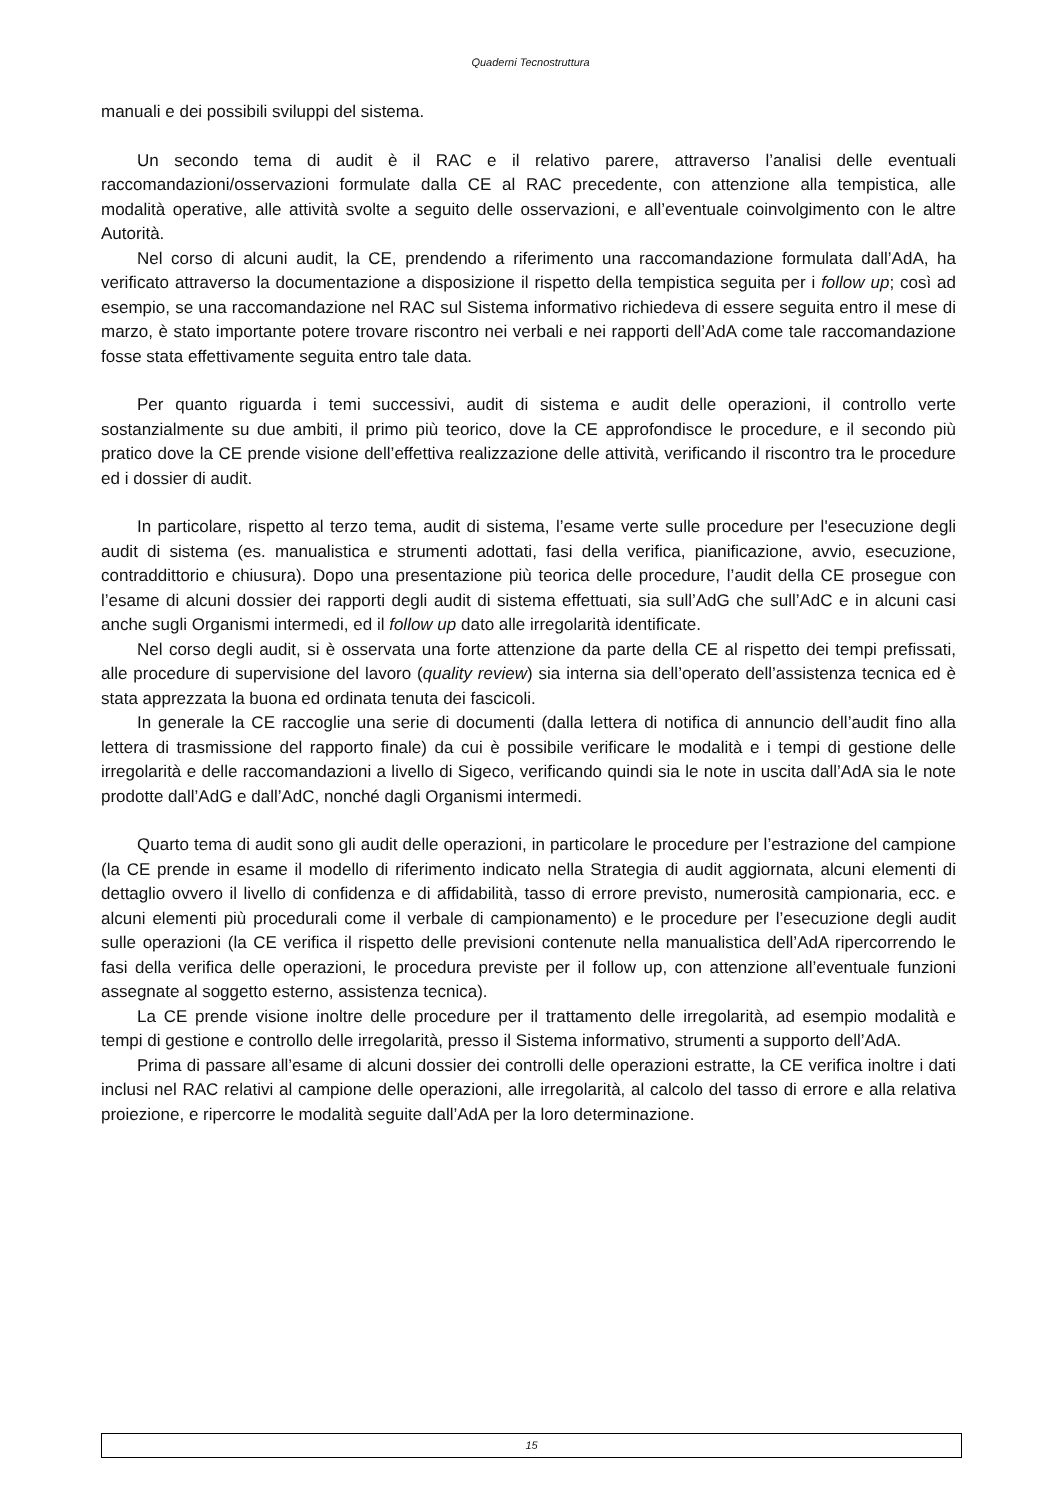Quaderni Tecnostruttura
manuali e dei possibili sviluppi del sistema.
Un secondo tema di audit è il RAC e il relativo parere, attraverso l’analisi delle eventuali raccomandazioni/osservazioni formulate dalla CE al RAC precedente, con attenzione alla tempistica, alle modalità operative, alle attività svolte a seguito delle osservazioni, e all’eventuale coinvolgimento con le altre Autorità.
Nel corso di alcuni audit, la CE, prendendo a riferimento una raccomandazione formulata dall’AdA, ha verificato attraverso la documentazione a disposizione il rispetto della tempistica seguita per i follow up; così ad esempio, se una raccomandazione nel RAC sul Sistema informativo richiedeva di essere seguita entro il mese di marzo, è stato importante potere trovare riscontro nei verbali e nei rapporti dell’AdA come tale raccomandazione fosse stata effettivamente seguita entro tale data.
Per quanto riguarda i temi successivi, audit di sistema e audit delle operazioni, il controllo verte sostanzialmente su due ambiti, il primo più teorico, dove la CE approfondisce le procedure, e il secondo più pratico dove la CE prende visione dell’effettiva realizzazione delle attività, verificando il riscontro tra le procedure ed i dossier di audit.
In particolare, rispetto al terzo tema, audit di sistema, l’esame verte sulle procedure per l'esecuzione degli audit di sistema (es. manualistica e strumenti adottati, fasi della verifica, pianificazione, avvio, esecuzione, contraddittorio e chiusura). Dopo una presentazione più teorica delle procedure, l’audit della CE prosegue con l’esame di alcuni dossier dei rapporti degli audit di sistema effettuati, sia sull’AdG che sull’AdC e in alcuni casi anche sugli Organismi intermedi, ed il follow up dato alle irregolarità identificate.
Nel corso degli audit, si è osservata una forte attenzione da parte della CE al rispetto dei tempi prefissati, alle procedure di supervisione del lavoro (quality review) sia interna sia dell’operato dell’assistenza tecnica ed è stata apprezzata la buona ed ordinata tenuta dei fascicoli.
In generale la CE raccoglie una serie di documenti (dalla lettera di notifica di annuncio dell’audit fino alla lettera di trasmissione del rapporto finale) da cui è possibile verificare le modalità e i tempi di gestione delle irregolarità e delle raccomandazioni a livello di Sigeco, verificando quindi sia le note in uscita dall’AdA sia le note prodotte dall’AdG e dall’AdC, nonché dagli Organismi intermedi.
Quarto tema di audit sono gli audit delle operazioni, in particolare le procedure per l’estrazione del campione (la CE prende in esame il modello di riferimento indicato nella Strategia di audit aggiornata, alcuni elementi di dettaglio ovvero il livello di confidenza e di affidabilità, tasso di errore previsto, numerosità campionaria, ecc. e alcuni elementi più procedurali come il verbale di campionamento) e le procedure per l’esecuzione degli audit sulle operazioni (la CE verifica il rispetto delle previsioni contenute nella manualistica dell’AdA ripercorrendo le fasi della verifica delle operazioni, le procedura previste per il follow up, con attenzione all’eventuale funzioni assegnate al soggetto esterno, assistenza tecnica).
La CE prende visione inoltre delle procedure per il trattamento delle irregolarità, ad esempio modalità e tempi di gestione e controllo delle irregolarità, presso il Sistema informativo, strumenti a supporto dell’AdA.
Prima di passare all’esame di alcuni dossier dei controlli delle operazioni estratte, la CE verifica inoltre i dati inclusi nel RAC relativi al campione delle operazioni, alle irregolarità, al calcolo del tasso di errore e alla relativa proiezione, e ripercorre le modalità seguite dall’AdA per la loro determinazione.
15